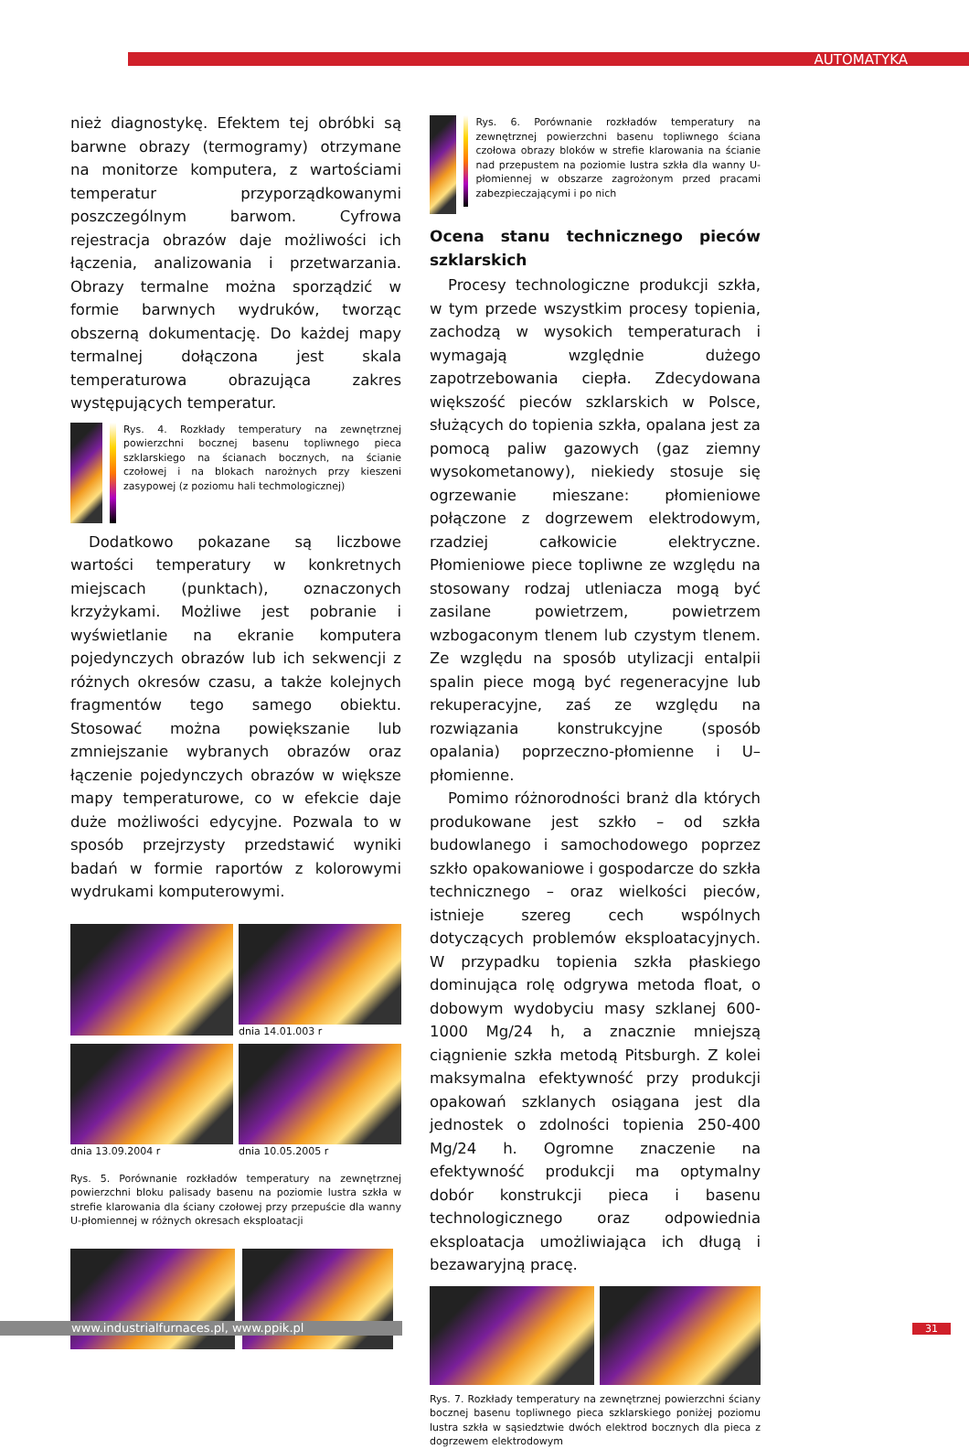AUTOMATYKA
nież diagnostykę. Efektem tej obróbki są barwne obrazy (termogramy) otrzymane na monitorze komputera, z wartościami temperatur przyporządkowanymi poszczególnym barwom. Cyfrowa rejestracja obrazów daje możliwości ich łączenia, analizowania i przetwarzania. Obrazy termalne można sporządzić w formie barwnych wydruków, tworząc obszerną dokumentację. Do każdej mapy termalnej dołączona jest skala temperaturowa obrazująca zakres występujących temperatur.
Rys. 4. Rozkłady temperatury na zewnętrznej powierzchni bocznej basenu topliwnego pieca szklarskiego na ścianach bocznych, na ścianie czołowej i na blokach narożnych przy kieszeni zasypowej (z poziomu hali techmologicznej)
Dodatkowo pokazane są liczbowe wartości temperatury w konkretnych miejscach (punktach), oznaczonych krzyżykami. Możliwe jest pobranie i wyświetlanie na ekranie komputera pojedynczych obrazów lub ich sekwencji z różnych okresów czasu, a także kolejnych fragmentów tego samego obiektu. Stosować można powiększanie lub zmniejszanie wybranych obrazów oraz łączenie pojedynczych obrazów w większe mapy temperaturowe, co w efekcie daje duże możliwości edycyjne. Pozwala to w sposób przejrzysty przedstawić wyniki badań w formie raportów z kolorowymi wydrukami komputerowymi.
dnia 14.01.003 r
dnia 13.09.2004 r
dnia 10.05.2005 r
Rys. 5. Porównanie rozkładów temperatury na zewnętrznej powierzchni bloku palisady basenu na poziomie lustra szkła w strefie klarowania dla ściany czołowej przy przepuście dla wanny U-płomiennej w różnych okresach eksploatacji
Rys. 6. Porównanie rozkładów temperatury na zewnętrznej powierzchni basenu topliwnego ściana czołowa obrazy bloków w strefie klarowania na ścianie nad przepustem na poziomie lustra szkła dla wanny U-płomiennej w obszarze zagrożonym przed pracami zabezpieczającymi i po nich
Ocena stanu technicznego pieców szklarskich
Procesy technologiczne produkcji szkła, w tym przede wszystkim procesy topienia, zachodzą w wysokich temperaturach i wymagają względnie dużego zapotrzebowania ciepła. Zdecydowana większość pieców szklarskich w Polsce, służących do topienia szkła, opalana jest za pomocą paliw gazowych (gaz ziemny wysokometanowy), niekiedy stosuje się ogrzewanie mieszane: płomieniowe połączone z dogrzewem elektrodowym, rzadziej całkowicie elektryczne. Płomieniowe piece topliwne ze względu na stosowany rodzaj utleniacza mogą być zasilane powietrzem, powietrzem wzbogaconym tlenem lub czystym tlenem. Ze względu na sposób utylizacji entalpii spalin piece mogą być regeneracyjne lub rekuperacyjne, zaś ze względu na rozwiązania konstrukcyjne (sposób opalania) poprzeczno-płomienne i U–płomienne.
Pomimo różnorodności branż dla których produkowane jest szkło – od szkła budowlanego i samochodowego poprzez szkło opakowaniowe i gospodarcze do szkła technicznego – oraz wielkości pieców, istnieje szereg cech wspólnych dotyczących problemów eksploatacyjnych. W przypadku topienia szkła płaskiego dominująca rolę odgrywa metoda float, o dobowym wydobyciu masy szklanej 600-1000 Mg/24 h, a znacznie mniejszą ciągnienie szkła metodą Pitsburgh. Z kolei maksymalna efektywność przy produkcji opakowań szklanych osiągana jest dla jednostek o zdolności topienia 250-400 Mg/24 h. Ogromne znaczenie na efektywność produkcji ma optymalny dobór konstrukcji pieca i basenu technologicznego oraz odpowiednia eksploatacja umożliwiająca ich długą i bezawaryjną pracę.
Rys. 7. Rozkłady temperatury na zewnętrznej powierzchni ściany bocznej basenu topliwnego pieca szklarskiego poniżej poziomu lustra szkła w sąsiedztwie dwóch elektrod bocznych dla pieca z dogrzewem elektrodowym
www.industrialfurnaces.pl, www.ppik.pl 31